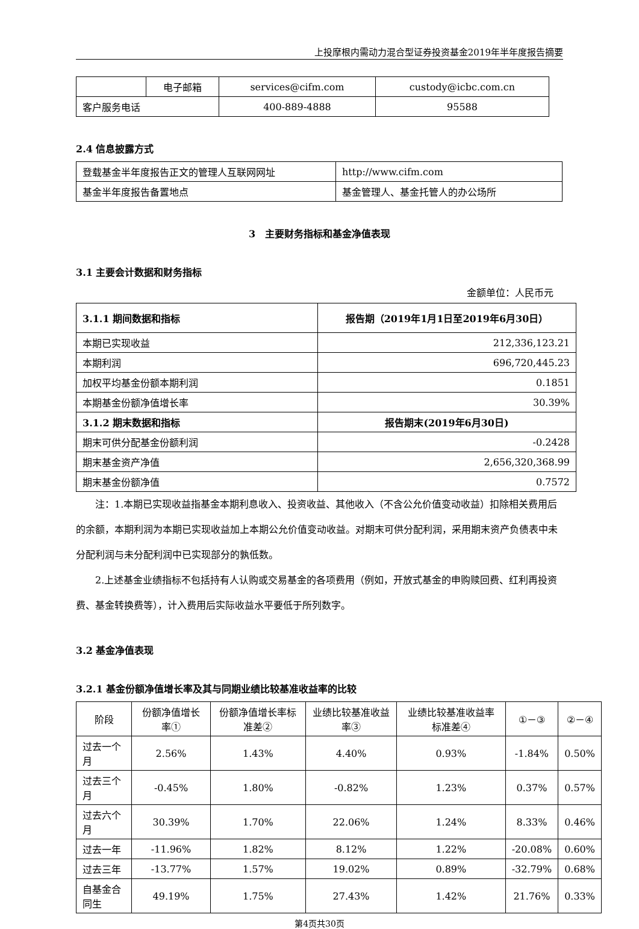上投摩根内需动力混合型证券投资基金2019年半年度报告摘要
| | 电子邮箱 | services@cifm.com | custody@icbc.com.cn |
| 客户服务电话 | | 400-889-4888 | 95588 |
2.4 信息披露方式
| 登载基金半年度报告正文的管理人互联网网址 | http://www.cifm.com |
| 基金半年度报告备置地点 | 基金管理人、基金托管人的办公场所 |
3　主要财务指标和基金净值表现
3.1 主要会计数据和财务指标
金额单位：人民币元
| 3.1.1 期间数据和指标 | 报告期（2019年1月1日至2019年6月30日） |
| --- | --- |
| 本期已实现收益 | 212,336,123.21 |
| 本期利润 | 696,720,445.23 |
| 加权平均基金份额本期利润 | 0.1851 |
| 本期基金份额净值增长率 | 30.39% |
| 3.1.2 期末数据和指标 | 报告期末(2019年6月30日) |
| 期末可供分配基金份额利润 | -0.2428 |
| 期末基金资产净值 | 2,656,320,368.99 |
| 期末基金份额净值 | 0.7572 |
注：1.本期已实现收益指基金本期利息收入、投资收益、其他收入（不含公允价值变动收益）扣除相关费用后的余额，本期利润为本期已实现收益加上本期公允价值变动收益。对期末可供分配利润，采用期末资产负债表中未分配利润与未分配利润中已实现部分的孰低数。
2.上述基金业绩指标不包括持有人认购或交易基金的各项费用（例如，开放式基金的申购赎回费、红利再投资费、基金转换费等），计入费用后实际收益水平要低于所列数字。
3.2 基金净值表现
3.2.1 基金份额净值增长率及其与同期业绩比较基准收益率的比较
| 阶段 | 份额净值增长率① | 份额净值增长率标准差② | 业绩比较基准收益率③ | 业绩比较基准收益率标准差④ | ①－③ | ②－④ |
| --- | --- | --- | --- | --- | --- | --- |
| 过去一个月 | 2.56% | 1.43% | 4.40% | 0.93% | -1.84% | 0.50% |
| 过去三个月 | -0.45% | 1.80% | -0.82% | 1.23% | 0.37% | 0.57% |
| 过去六个月 | 30.39% | 1.70% | 22.06% | 1.24% | 8.33% | 0.46% |
| 过去一年 | -11.96% | 1.82% | 8.12% | 1.22% | -20.08% | 0.60% |
| 过去三年 | -13.77% | 1.57% | 19.02% | 0.89% | -32.79% | 0.68% |
| 自基金合同生 | 49.19% | 1.75% | 27.43% | 1.42% | 21.76% | 0.33% |
第4页共30页